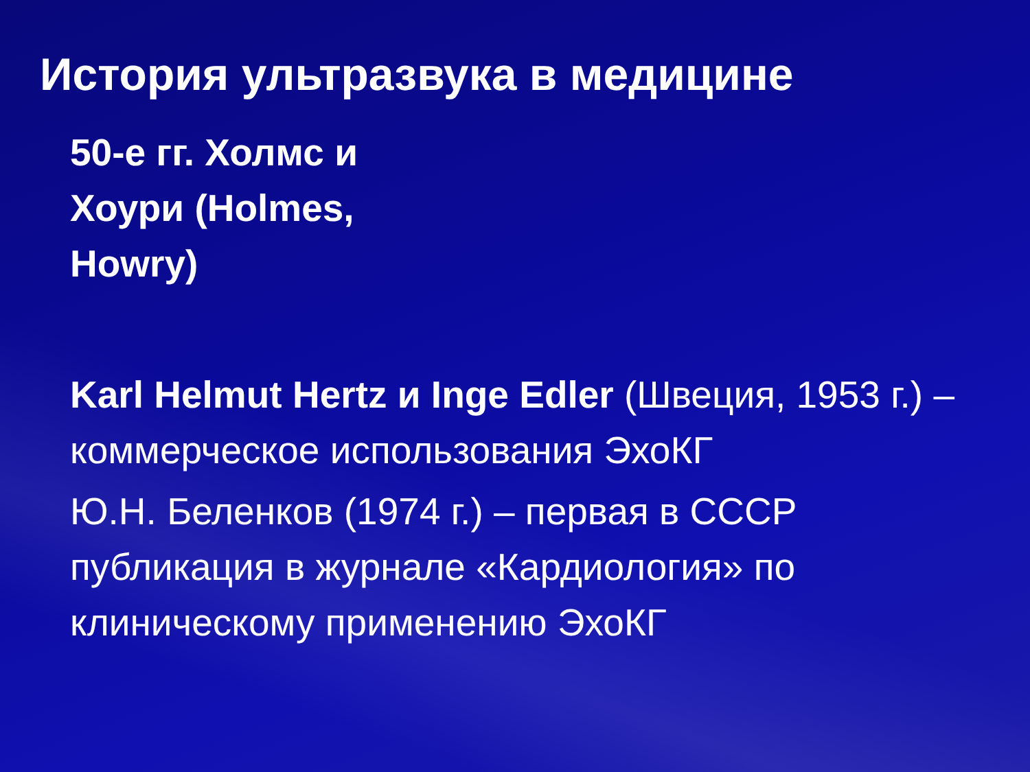История ультразвука в медицине
50-е гг. Холмс и Хоури (Holmes, Howry)
Karl Helmut Hertz и Inge Edler (Швеция, 1953 г.) – коммерческое использования ЭхоКГ
Ю.Н. Беленков (1974 г.) – первая в СССР публикация в журнале «Кардиология» по клиническому применению ЭхоКГ